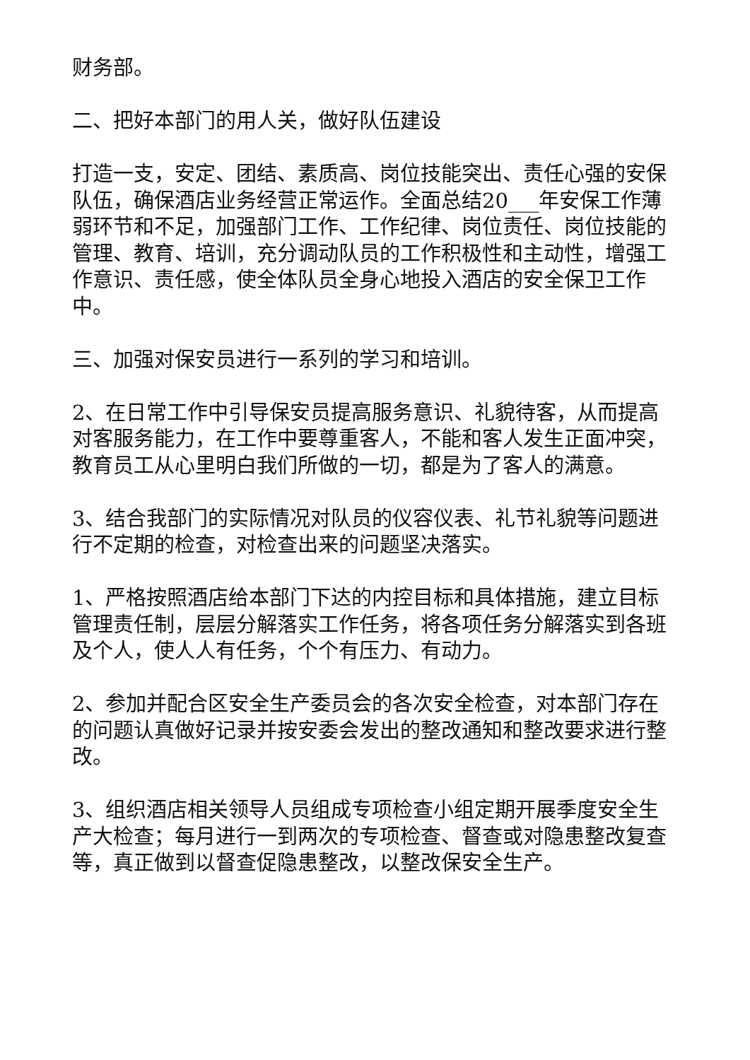财务部。
二、把好本部门的用人关，做好队伍建设
打造一支，安定、团结、素质高、岗位技能突出、责任心强的安保队伍，确保酒店业务经营正常运作。全面总结20___年安保工作薄弱环节和不足，加强部门工作、工作纪律、岗位责任、岗位技能的管理、教育、培训，充分调动队员的工作积极性和主动性，增强工作意识、责任感，使全体队员全身心地投入酒店的安全保卫工作中。
三、加强对保安员进行一系列的学习和培训。
2、在日常工作中引导保安员提高服务意识、礼貌待客，从而提高对客服务能力，在工作中要尊重客人，不能和客人发生正面冲突，教育员工从心里明白我们所做的一切，都是为了客人的满意。
3、结合我部门的实际情况对队员的仪容仪表、礼节礼貌等问题进行不定期的检查，对检查出来的问题坚决落实。
1、严格按照酒店给本部门下达的内控目标和具体措施，建立目标管理责任制，层层分解落实工作任务，将各项任务分解落实到各班及个人，使人人有任务，个个有压力、有动力。
2、参加并配合区安全生产委员会的各次安全检查，对本部门存在的问题认真做好记录并按安委会发出的整改通知和整改要求进行整改。
3、组织酒店相关领导人员组成专项检查小组定期开展季度安全生产大检查；每月进行一到两次的专项检查、督查或对隐患整改复查等，真正做到以督查促隐患整改，以整改保安全生产。